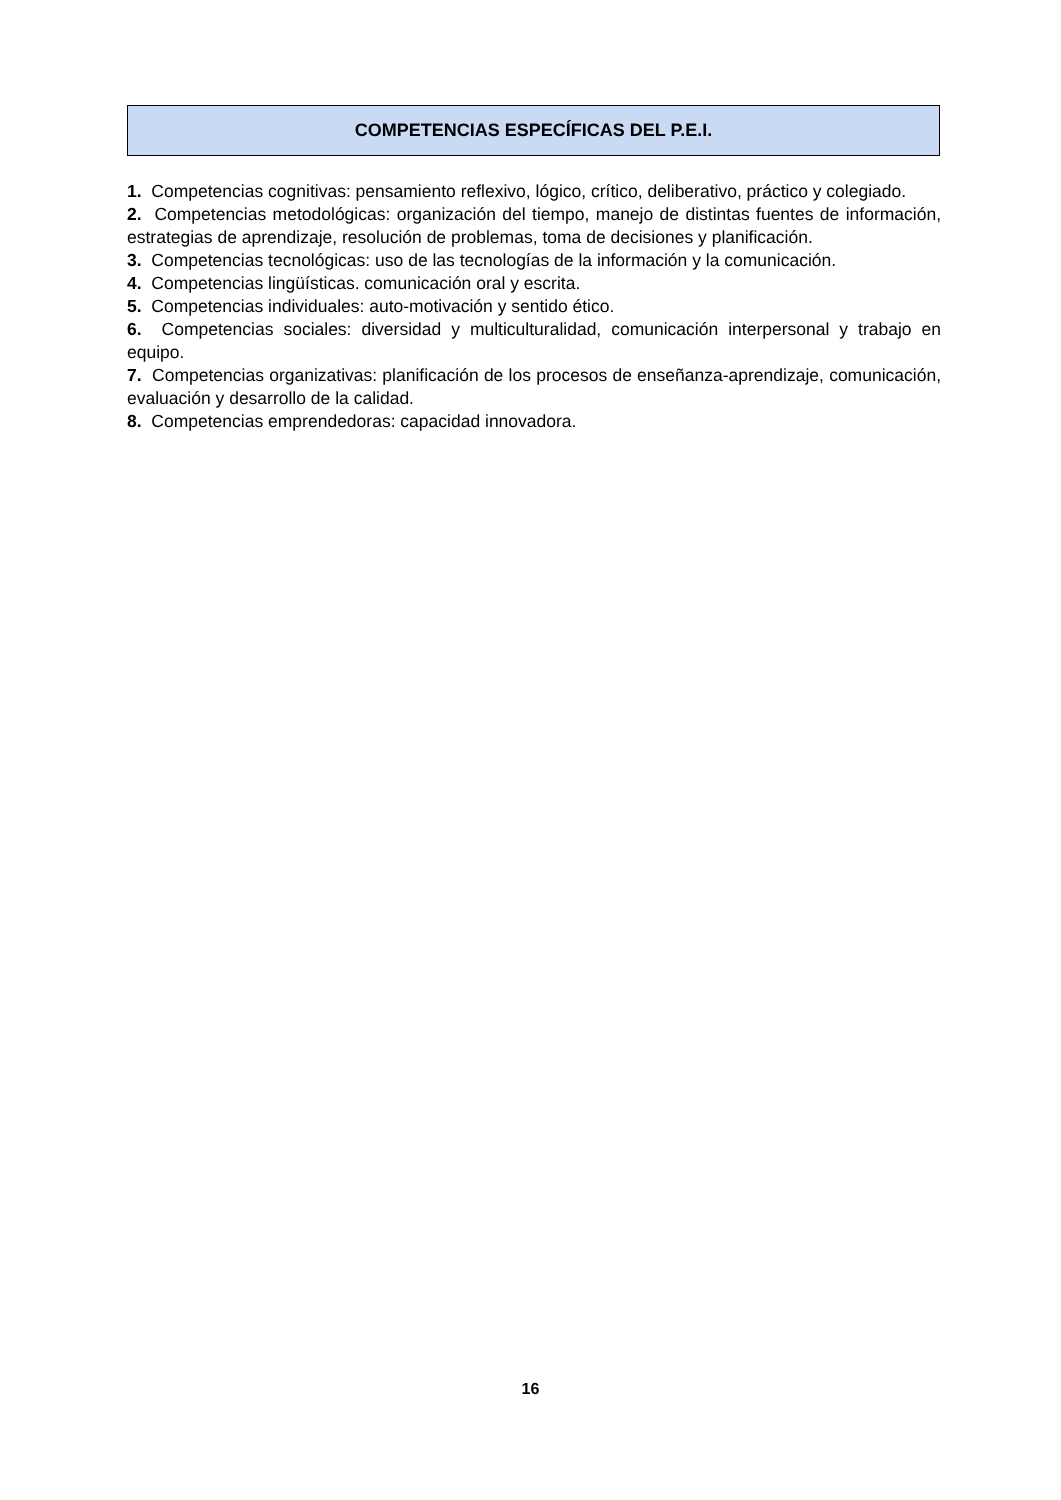COMPETENCIAS ESPECÍFICAS DEL P.E.I.
1. Competencias cognitivas: pensamiento reflexivo, lógico, crítico, deliberativo, práctico y colegiado.
2. Competencias metodológicas: organización del tiempo, manejo de distintas fuentes de información, estrategias de aprendizaje, resolución de problemas, toma de decisiones y planificación.
3. Competencias tecnológicas: uso de las tecnologías de la información y la comunicación.
4. Competencias lingüísticas. comunicación oral y escrita.
5. Competencias individuales: auto-motivación y sentido ético.
6. Competencias sociales: diversidad y multiculturalidad, comunicación interpersonal y trabajo en equipo.
7. Competencias organizativas: planificación de los procesos de enseñanza-aprendizaje, comunicación, evaluación y desarrollo de la calidad.
8. Competencias emprendedoras: capacidad innovadora.
16